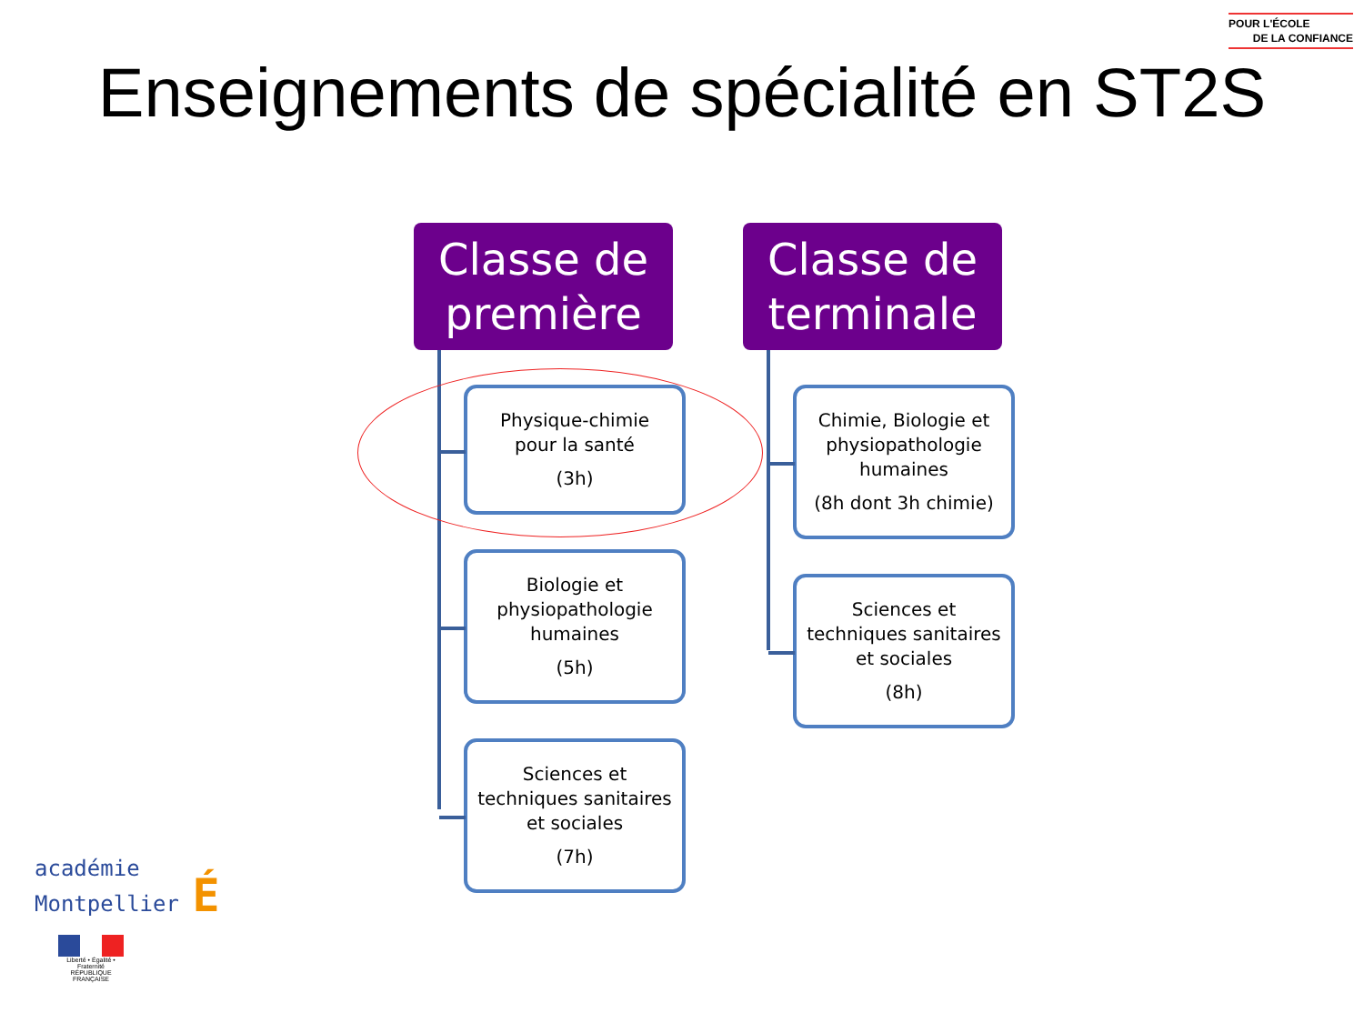POUR L'ÉCOLE
DE LA CONFIANCE
Enseignements de spécialité en ST2S
Classe de
première
Physique-chimie
pour la santé
(3h)
Biologie et physiopathologie humaines
(5h)
Sciences et techniques sanitaires et sociales
(7h)
Classe de
terminale
Chimie, Biologie et physiopathologie humaines
(8h dont 3h chimie)
Sciences et techniques sanitaires et sociales
(8h)
académie
Montpellier É
Liberté • Égalité • Fraternité
RÉPUBLIQUE FRANÇAISE